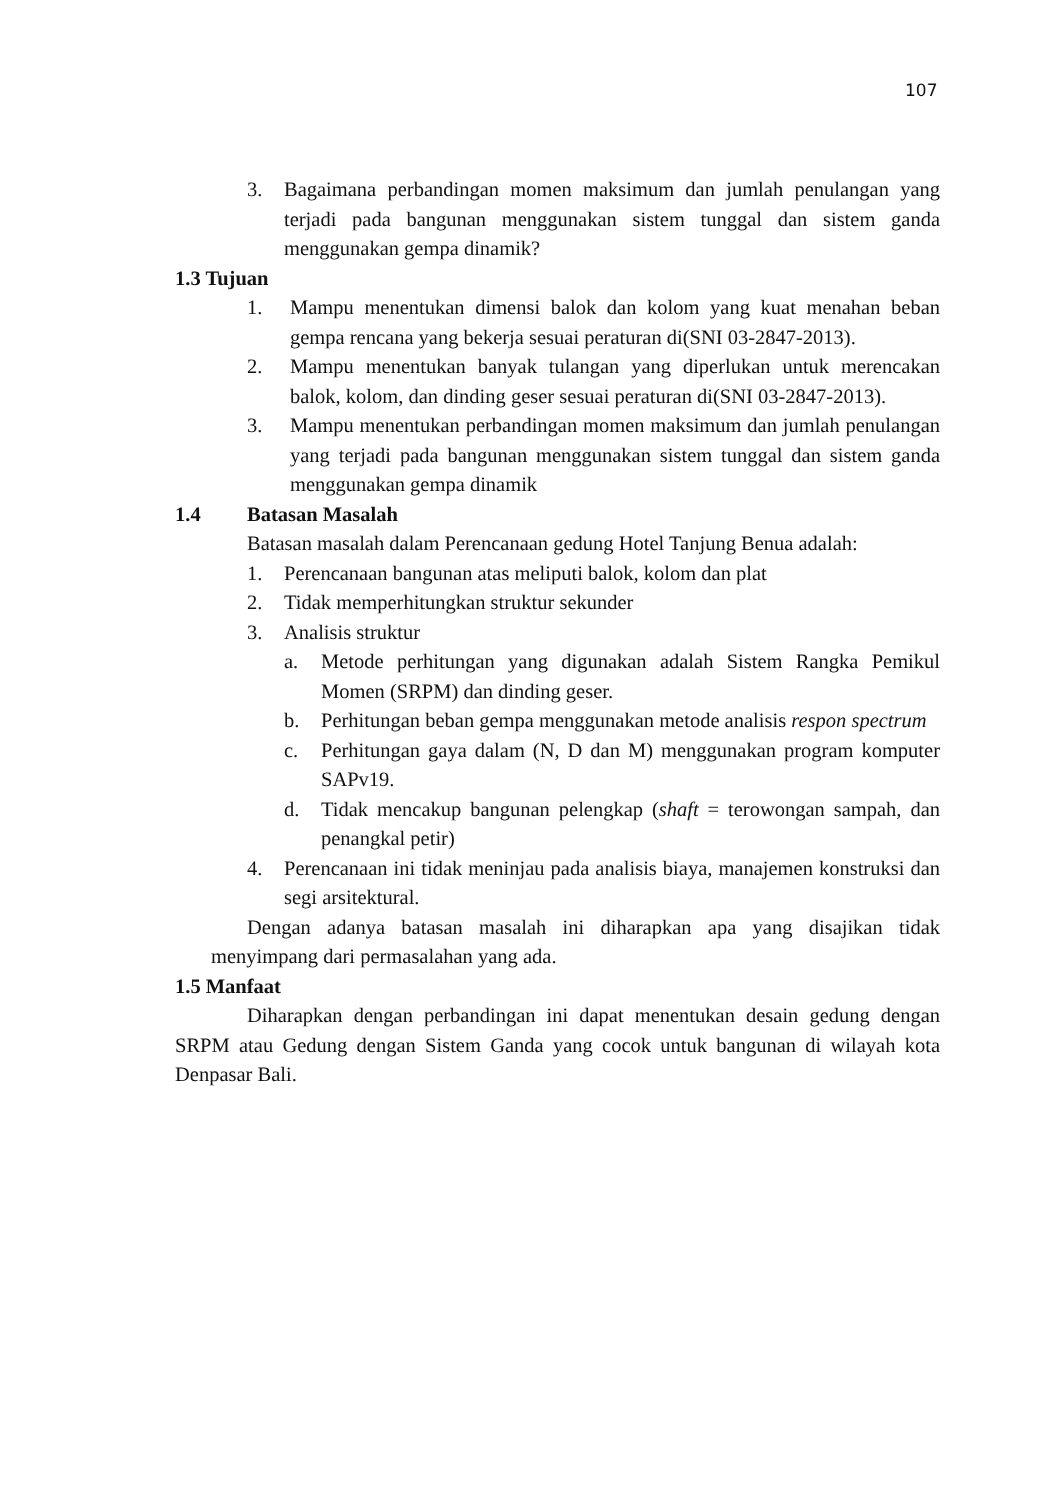107
3. Bagaimana perbandingan momen maksimum dan jumlah penulangan yang terjadi pada bangunan menggunakan sistem tunggal dan sistem ganda menggunakan gempa dinamik?
1.3 Tujuan
1. Mampu menentukan dimensi balok dan kolom yang kuat menahan beban gempa rencana yang bekerja sesuai peraturan di(SNI 03-2847-2013).
2. Mampu menentukan banyak tulangan yang diperlukan untuk merencakan balok, kolom, dan dinding geser sesuai peraturan di(SNI 03-2847-2013).
3. Mampu menentukan perbandingan momen maksimum dan jumlah penulangan yang terjadi pada bangunan menggunakan sistem tunggal dan sistem ganda menggunakan gempa dinamik
1.4 Batasan Masalah
Batasan masalah dalam Perencanaan gedung Hotel Tanjung Benua adalah:
1. Perencanaan bangunan atas meliputi balok, kolom dan plat
2. Tidak memperhitungkan struktur sekunder
3. Analisis struktur
a. Metode perhitungan yang digunakan adalah Sistem Rangka Pemikul Momen (SRPM) dan dinding geser.
b. Perhitungan beban gempa menggunakan metode analisis respon spectrum
c. Perhitungan gaya dalam (N, D dan M) menggunakan program komputer SAPv19.
d. Tidak mencakup bangunan pelengkap (shaft = terowongan sampah, dan penangkal petir)
4. Perencanaan ini tidak meninjau pada analisis biaya, manajemen konstruksi dan segi arsitektural.
Dengan adanya batasan masalah ini diharapkan apa yang disajikan tidak menyimpang dari permasalahan yang ada.
1.5 Manfaat
Diharapkan dengan perbandingan ini dapat menentukan desain gedung dengan SRPM atau Gedung dengan Sistem Ganda yang cocok untuk bangunan di wilayah kota Denpasar Bali.